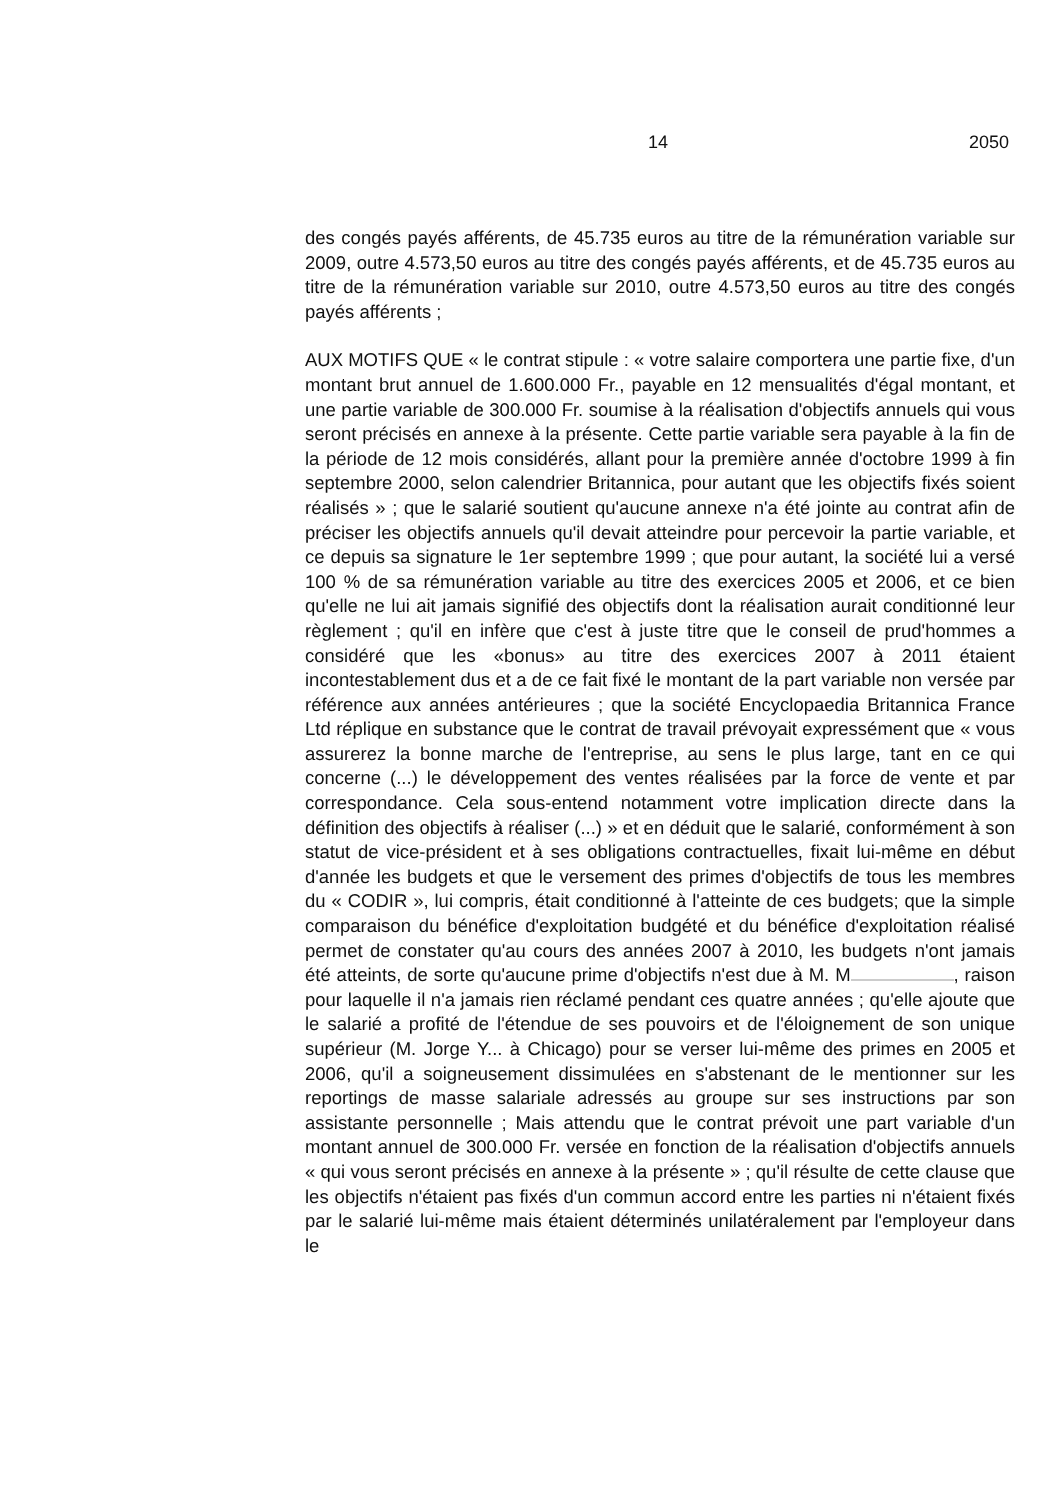14 2050
des congés payés afférents, de 45.735 euros au titre de la rémunération variable sur 2009, outre 4.573,50 euros au titre des congés payés afférents, et de 45.735 euros au titre de la rémunération variable sur 2010, outre 4.573,50 euros au titre des congés payés afférents ;
AUX MOTIFS QUE « le contrat stipule : « votre salaire comportera une partie fixe, d'un montant brut annuel de 1.600.000 Fr., payable en 12 mensualités d'égal montant, et une partie variable de 300.000 Fr. soumise à la réalisation d'objectifs annuels qui vous seront précisés en annexe à la présente. Cette partie variable sera payable à la fin de la période de 12 mois considérés, allant pour la première année d'octobre 1999 à fin septembre 2000, selon calendrier Britannica, pour autant que les objectifs fixés soient réalisés » ; que le salarié soutient qu'aucune annexe n'a été jointe au contrat afin de préciser les objectifs annuels qu'il devait atteindre pour percevoir la partie variable, et ce depuis sa signature le 1er septembre 1999 ; que pour autant, la société lui a versé 100 % de sa rémunération variable au titre des exercices 2005 et 2006, et ce bien qu'elle ne lui ait jamais signifié des objectifs dont la réalisation aurait conditionné leur règlement ; qu'il en infère que c'est à juste titre que le conseil de prud'hommes a considéré que les «bonus» au titre des exercices 2007 à 2011 étaient incontestablement dus et a de ce fait fixé le montant de la part variable non versée par référence aux années antérieures ; que la société Encyclopaedia Britannica France Ltd réplique en substance que le contrat de travail prévoyait expressément que « vous assurerez la bonne marche de l'entreprise, au sens le plus large, tant en ce qui concerne (...) le développement des ventes réalisées par la force de vente et par correspondance. Cela sous-entend notamment votre implication directe dans la définition des objectifs à réaliser (...) » et en déduit que le salarié, conformément à son statut de vice-président et à ses obligations contractuelles, fixait lui-même en début d'année les budgets et que le versement des primes d'objectifs de tous les membres du « CODIR », lui compris, était conditionné à l'atteinte de ces budgets; que la simple comparaison du bénéfice d'exploitation budgété et du bénéfice d'exploitation réalisé permet de constater qu'au cours des années 2007 à 2010, les budgets n'ont jamais été atteints, de sorte qu'aucune prime d'objectifs n'est due à M. M , raison pour laquelle il n'a jamais rien réclamé pendant ces quatre années ; qu'elle ajoute que le salarié a profité de l'étendue de ses pouvoirs et de l'éloignement de son unique supérieur (M. Jorge Y... à Chicago) pour se verser lui-même des primes en 2005 et 2006, qu'il a soigneusement dissimulées en s'abstenant de le mentionner sur les reportings de masse salariale adressés au groupe sur ses instructions par son assistante personnelle ; Mais attendu que le contrat prévoit une part variable d'un montant annuel de 300.000 Fr. versée en fonction de la réalisation d'objectifs annuels « qui vous seront précisés en annexe à la présente » ; qu'il résulte de cette clause que les objectifs n'étaient pas fixés d'un commun accord entre les parties ni n'étaient fixés par le salarié lui-même mais étaient déterminés unilatéralement par l'employeur dans le